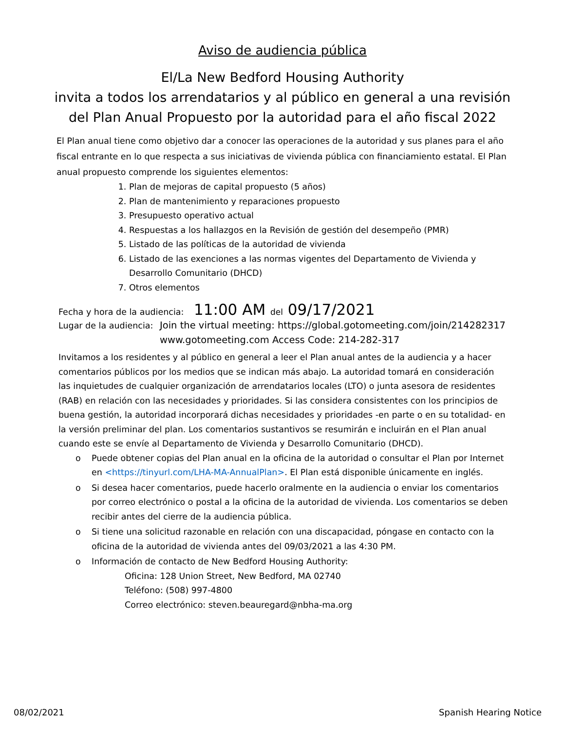Aviso de audiencia pública
El/La New Bedford Housing Authority
invita a todos los arrendatarios y al público en general a una revisión
del Plan Anual Propuesto por la autoridad para el año fiscal 2022
El Plan anual tiene como objetivo dar a conocer las operaciones de la autoridad y sus planes para el año fiscal entrante en lo que respecta a sus iniciativas de vivienda pública con financiamiento estatal. El Plan anual propuesto comprende los siguientes elementos:
1. Plan de mejoras de capital propuesto (5 años)
2. Plan de mantenimiento y reparaciones propuesto
3. Presupuesto operativo actual
4. Respuestas a los hallazgos en la Revisión de gestión del desempeño (PMR)
5. Listado de las políticas de la autoridad de vivienda
6. Listado de las exenciones a las normas vigentes del Departamento de Vivienda y Desarrollo Comunitario (DHCD)
7. Otros elementos
Fecha y hora de la audiencia: 11:00 AM del 09/17/2021
Lugar de la audiencia: Join the virtual meeting: https://global.gotomeeting.com/join/214282317
www.gotomeeting.com Access Code: 214-282-317
Invitamos a los residentes y al público en general a leer el Plan anual antes de la audiencia y a hacer comentarios públicos por los medios que se indican más abajo. La autoridad tomará en consideración las inquietudes de cualquier organización de arrendatarios locales (LTO) o junta asesora de residentes (RAB) en relación con las necesidades y prioridades. Si las considera consistentes con los principios de buena gestión, la autoridad incorporará dichas necesidades y prioridades -en parte o en su totalidad- en la versión preliminar del plan. Los comentarios sustantivos se resumirán e incluirán en el Plan anual cuando este se envíe al Departamento de Vivienda y Desarrollo Comunitario (DHCD).
o Puede obtener copias del Plan anual en la oficina de la autoridad o consultar el Plan por Internet en <https://tinyurl.com/LHA-MA-AnnualPlan>. El Plan está disponible únicamente en inglés.
o Si desea hacer comentarios, puede hacerlo oralmente en la audiencia o enviar los comentarios por correo electrónico o postal a la oficina de la autoridad de vivienda. Los comentarios se deben recibir antes del cierre de la audiencia pública.
o Si tiene una solicitud razonable en relación con una discapacidad, póngase en contacto con la oficina de la autoridad de vivienda antes del 09/03/2021 a las 4:30 PM.
o Información de contacto de New Bedford Housing Authority:
Oficina: 128 Union Street, New Bedford, MA 02740
Teléfono: (508) 997-4800
Correo electrónico: steven.beauregard@nbha-ma.org
08/02/2021 Spanish Hearing Notice